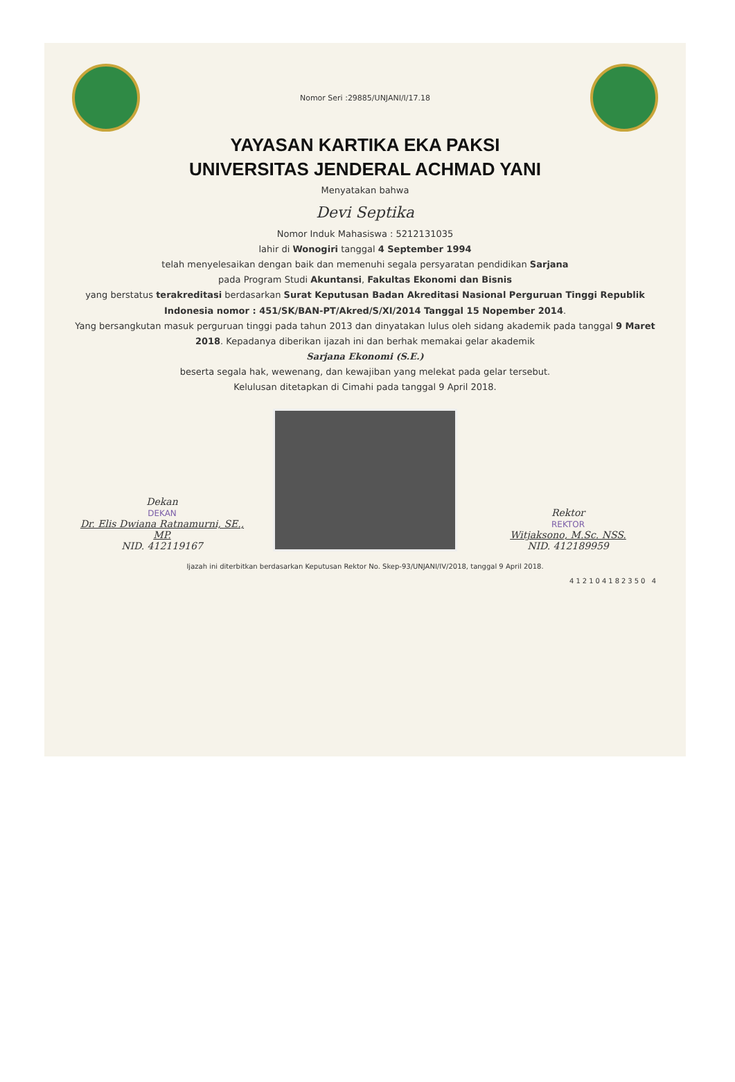Nomor Seri :29885/UNJANI/I/17.18
YAYASAN KARTIKA EKA PAKSI
UNIVERSITAS JENDERAL ACHMAD YANI
Menyatakan bahwa
Devi Septika
Nomor Induk Mahasiswa : 5212131035
lahir di Wonogiri tanggal 4 September 1994
telah menyelesaikan dengan baik dan memenuhi segala persyaratan pendidikan Sarjana
pada Program Studi Akuntansi, Fakultas Ekonomi dan Bisnis
yang berstatus terakreditasi berdasarkan Surat Keputusan Badan Akreditasi Nasional Perguruan Tinggi Republik Indonesia nomor : 451/SK/BAN-PT/Akred/S/XI/2014 Tanggal 15 Nopember 2014.
Yang bersangkutan masuk perguruan tinggi pada tahun 2013 dan dinyatakan lulus oleh sidang akademik pada tanggal 9 Maret 2018. Kepadanya diberikan ijazah ini dan berhak memakai gelar akademik
Sarjana Ekonomi (S.E.)
beserta segala hak, wewenang, dan kewajiban yang melekat pada gelar tersebut.
Kelulusan ditetapkan di Cimahi pada tanggal 9 April 2018.
Dekan
DEKAN
Dr. Elis Dwiana Ratnamurni, SE., MP.
NID. 412119167
Rektor
REKTOR
Witjaksono, M.Sc. NSS.
NID. 412189959
Ijazah ini diterbitkan berdasarkan Keputusan Rektor No. Skep-93/UNJANI/IV/2018, tanggal 9 April 2018.
412104182350 4